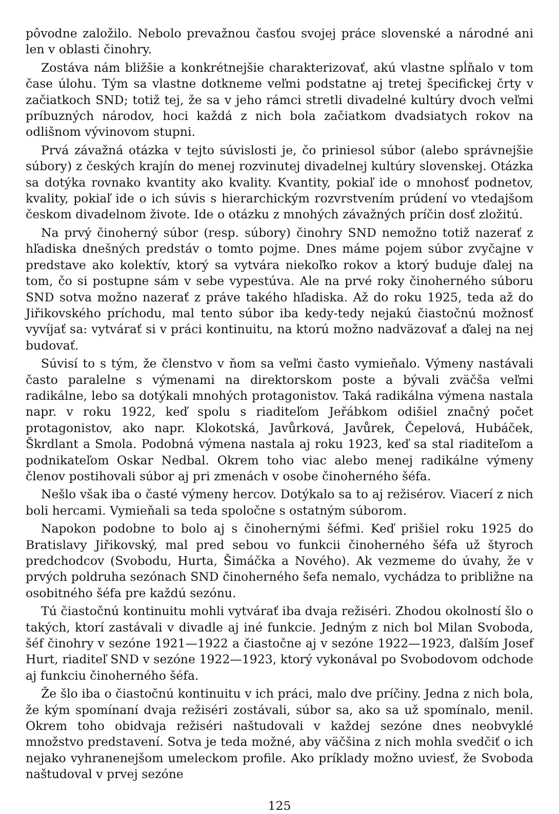pôvodne založilo. Nebolo prevažnou časťou svojej práce slovenské a národné ani len v oblasti činohry.
Zostáva nám bližšie a konkrétnejšie charakterizovať, akú vlastne spĺňalo v tom čase úlohu. Tým sa vlastne dotkneme veľmi podstatne aj tretej špecifickej črty v začiatkoch SND; totiž tej, že sa v jeho rámci stretli divadelné kultúry dvoch veľmi príbuzných národov, hoci každá z nich bola začiatkom dvadsiatych rokov na odlišnom vývinovom stupni.
Prvá závažná otázka v tejto súvislosti je, čo priniesol súbor (alebo správnejšie súbory) z českých krajín do menej rozvinutej divadelnej kultúry slovenskej. Otázka sa dotýka rovnako kvantity ako kvality. Kvantity, pokiaľ ide o mnohosť podnetov, kvality, pokiaľ ide o ich súvis s hierarchickým rozvrstvením prúdení vo vtedajšom českom divadelnom živote. Ide o otázku z mnohých závažných príčin dosť zložitú.
Na prvý činoherný súbor (resp. súbory) činohry SND nemožno totiž nazerať z hľadiska dnešných predstáv o tomto pojme. Dnes máme pojem súbor zvyčajne v predstave ako kolektív, ktorý sa vytvára niekoľko rokov a ktorý buduje ďalej na tom, čo si postupne sám v sebe vypestúva. Ale na prvé roky činoherného súboru SND sotva možno nazerať z práve takého hľadiska. Až do roku 1925, teda až do Jiřikovského príchodu, mal tento súbor iba kedy-tedy nejakú čiastočnú možnosť vyvíjať sa: vytvárať si v práci kontinuitu, na ktorú možno nadväzovať a ďalej na nej budovať.
Súvisí to s tým, že členstvo v ňom sa veľmi často vymieňalo. Výmeny nastávali často paralelne s výmenami na direktorskom poste a bývali zväčša veľmi radikálne, lebo sa dotýkali mnohých protagonistov. Taká radikálna výmena nastala napr. v roku 1922, keď spolu s riaditeľom Jeřábkom odišiel značný počet protagonistov, ako napr. Klokotská, Javůrková, Javůrek, Čepelová, Hubáček, Škrdlant a Smola. Podobná výmena nastala aj roku 1923, keď sa stal riaditeľom a podnikateľom Oskar Nedbal. Okrem toho viac alebo menej radikálne výmeny členov postihovali súbor aj pri zmenách v osobe činoherného šéfa.
Nešlo však iba o časté výmeny hercov. Dotýkalo sa to aj režisérov. Viacerí z nich boli hercami. Vymieňali sa teda spoločne s ostatným súborom.
Napokon podobne to bolo aj s činohernými šéfmi. Keď prišiel roku 1925 do Bratislavy Jiřikovský, mal pred sebou vo funkcii činoherného šéfa už štyroch predchodcov (Svobodu, Hurta, Šimáčka a Nového). Ak vezmeme do úvahy, že v prvých poldruha sezónach SND činoherného šefa nemalo, vychádza to približne na osobitného šéfa pre každú sezónu.
Tú čiastočnú kontinuitu mohli vytvárať iba dvaja režiséri. Zhodou okolností šlo o takých, ktorí zastávali v divadle aj iné funkcie. Jedným z nich bol Milan Svoboda, šéf činohry v sezóne 1921—1922 a čiastočne aj v sezóne 1922—1923, ďalším Josef Hurt, riaditeľ SND v sezóne 1922—1923, ktorý vykonával po Svobodovom odchode aj funkciu činoherného šéfa.
Že šlo iba o čiastočnú kontinuitu v ich práci, malo dve príčiny. Jedna z nich bola, že kým spomínaní dvaja režiséri zostávali, súbor sa, ako sa už spomínalo, menil. Okrem toho obidvaja režiséri naštudovali v každej sezóne dnes neobvyklé množstvo predstavení. Sotva je teda možné, aby väčšina z nich mohla svedčiť o ich nejako vyhranenejšom umeleckom profile. Ako príklady možno uviesť, že Svoboda naštudoval v prvej sezóne
125